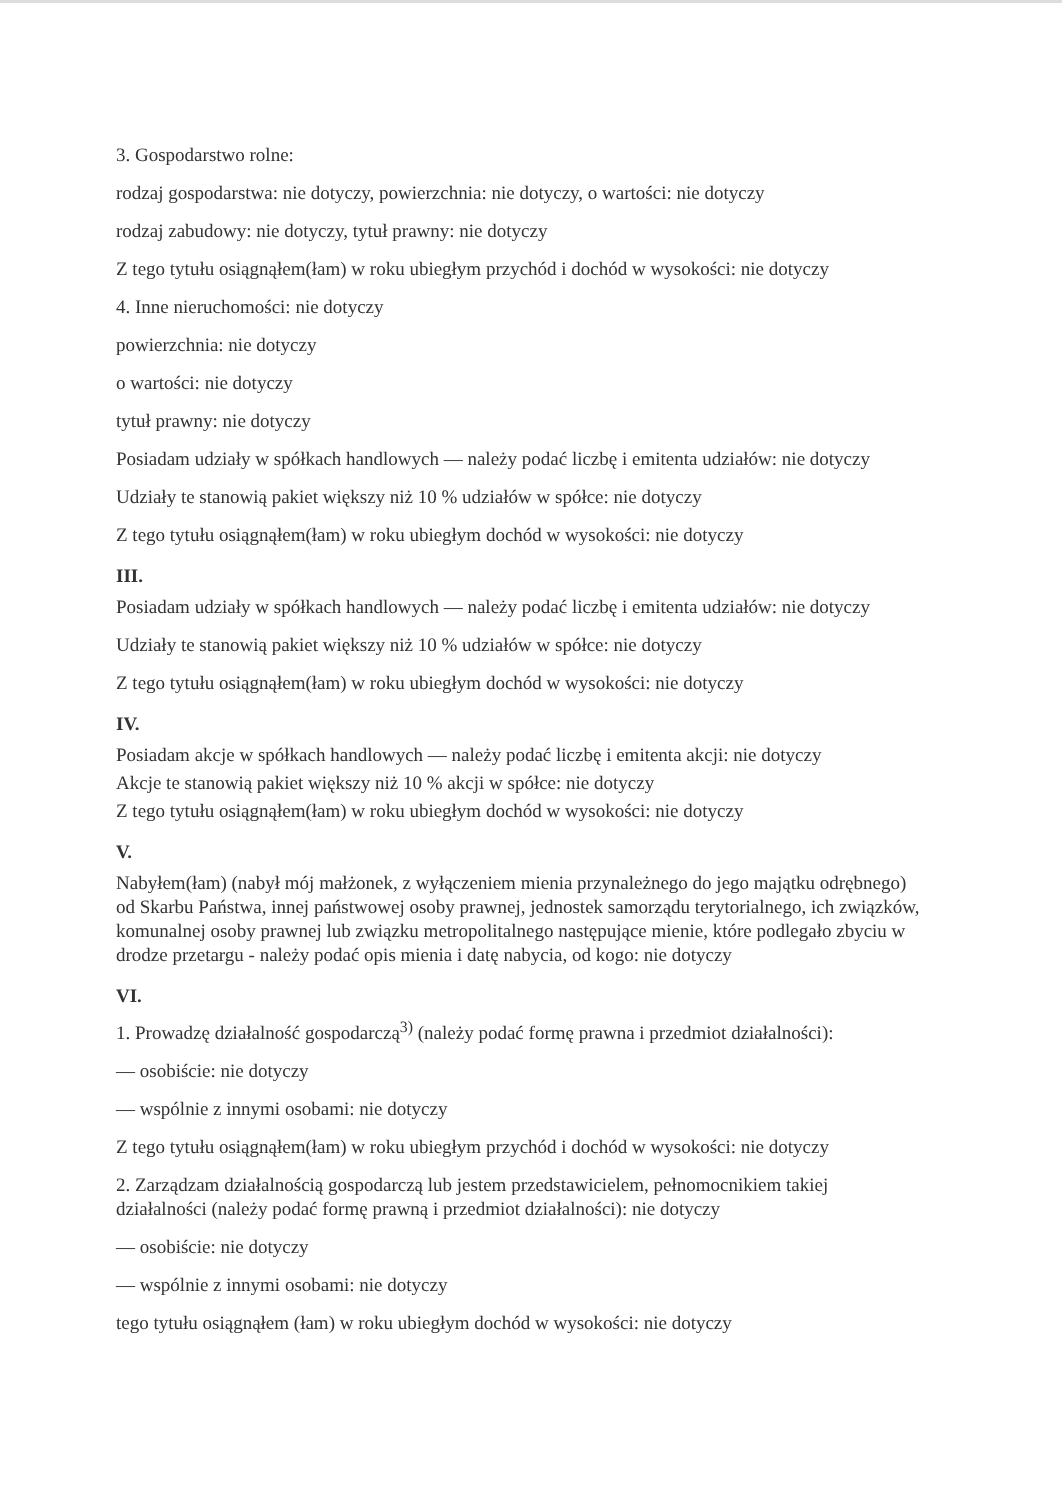3. Gospodarstwo rolne:
rodzaj gospodarstwa: nie dotyczy, powierzchnia: nie dotyczy, o wartości: nie dotyczy
rodzaj zabudowy: nie dotyczy, tytuł prawny: nie dotyczy
Z tego tytułu osiągnąłem(łam) w roku ubiegłym przychód i dochód w wysokości: nie dotyczy
4. Inne nieruchomości: nie dotyczy
powierzchnia: nie dotyczy
o wartości: nie dotyczy
tytuł prawny: nie dotyczy
Posiadam udziały w spółkach handlowych — należy podać liczbę i emitenta udziałów: nie dotyczy
Udziały te stanowią pakiet większy niż 10 % udziałów w spółce: nie dotyczy
Z tego tytułu osiągnąłem(łam) w roku ubiegłym dochód w wysokości: nie dotyczy
III.
Posiadam udziały w spółkach handlowych — należy podać liczbę i emitenta udziałów: nie dotyczy
Udziały te stanowią pakiet większy niż 10 % udziałów w spółce: nie dotyczy
Z tego tytułu osiągnąłem(łam) w roku ubiegłym dochód w wysokości: nie dotyczy
IV.
Posiadam akcje w spółkach handlowych — należy podać liczbę i emitenta akcji: nie dotyczy
Akcje te stanowią pakiet większy niż 10 % akcji w spółce: nie dotyczy
Z tego tytułu osiągnąłem(łam) w roku ubiegłym dochód w wysokości: nie dotyczy
V.
Nabyłem(łam) (nabył mój małżonek, z wyłączeniem mienia przynależnego do jego majątku odrębnego) od Skarbu Państwa, innej państwowej osoby prawnej, jednostek samorządu terytorialnego, ich związków, komunalnej osoby prawnej lub związku metropolitalnego następujące mienie, które podlegało zbyciu w drodze przetargu - należy podać opis mienia i datę nabycia, od kogo: nie dotyczy
VI.
1. Prowadzę działalność gospodarczą<sup>3)</sup> (należy podać formę prawna i przedmiot działalności):
— osobiście: nie dotyczy
— wspólnie z innymi osobami: nie dotyczy
Z tego tytułu osiągnąłem(łam) w roku ubiegłym przychód i dochód w wysokości: nie dotyczy
2. Zarządzam działalnością gospodarczą lub jestem przedstawicielem, pełnomocnikiem takiej działalności (należy podać formę prawną i przedmiot działalności): nie dotyczy
— osobiście: nie dotyczy
— wspólnie z innymi osobami: nie dotyczy
tego tytułu osiągnąłem (łam) w roku ubiegłym dochód w wysokości: nie dotyczy